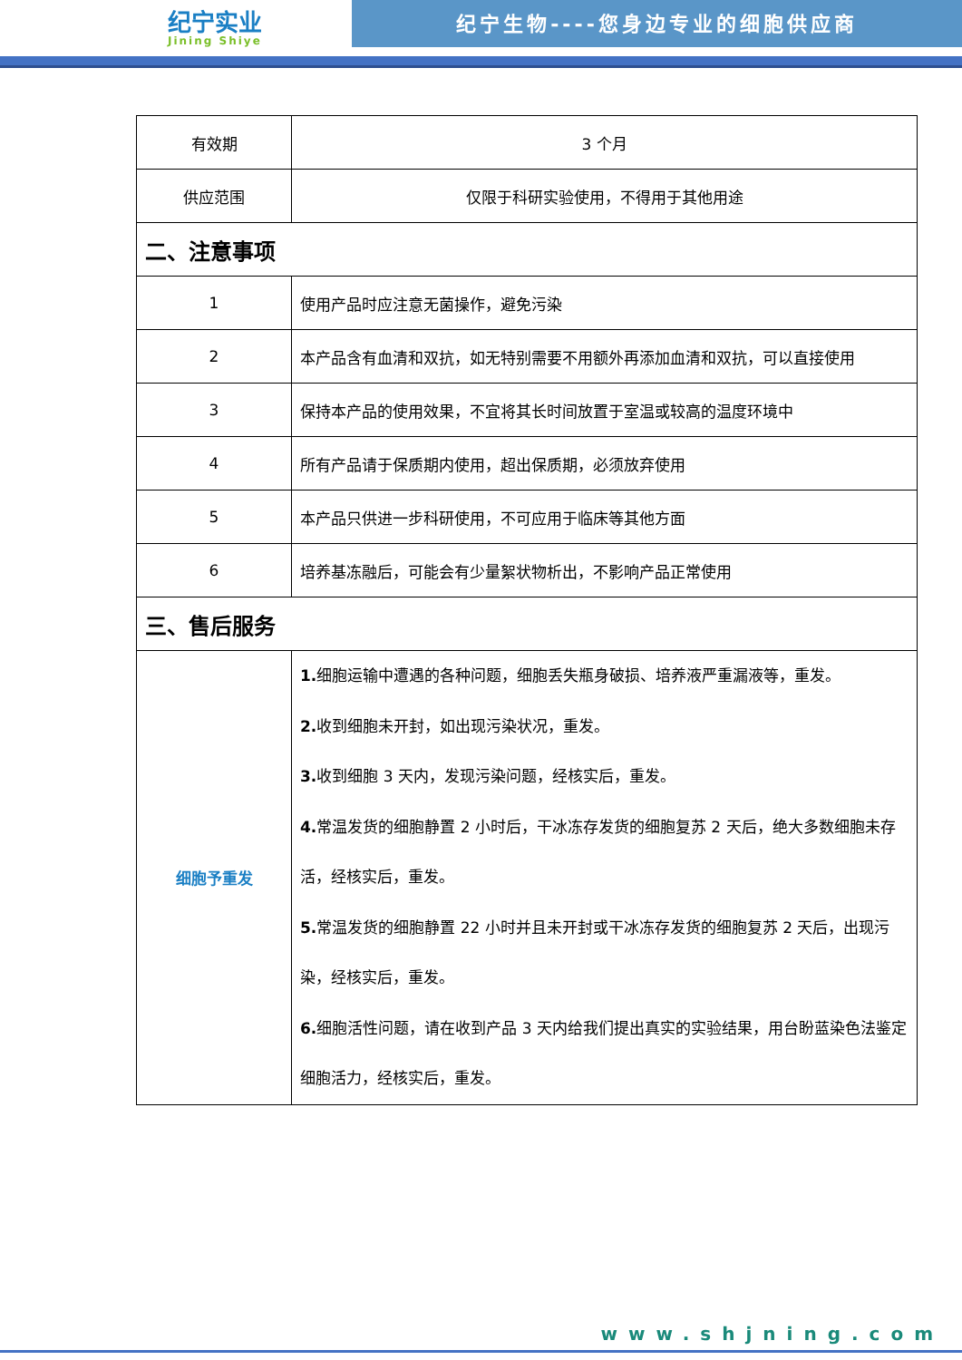纪宁实业
Jining Shiye
纪宁生物----您身边专业的细胞供应商
| 有效期 | 3 个月 |
| 供应范围 | 仅限于科研实验使用，不得用于其他用途 |
| 二、注意事项 | |
| 1 | 使用产品时应注意无菌操作，避免污染 |
| 2 | 本产品含有血清和双抗，如无特别需要不用额外再添加血清和双抗，可以直接使用 |
| 3 | 保持本产品的使用效果，不宜将其长时间放置于室温或较高的温度环境中 |
| 4 | 所有产品请于保质期内使用，超出保质期，必须放弃使用 |
| 5 | 本产品只供进一步科研使用，不可应用于临床等其他方面 |
| 6 | 培养基冻融后，可能会有少量絮状物析出，不影响产品正常使用 |
| 三、售后服务 | |
| 细胞予重发 | 1. 细胞运输中遭遇的各种问题，细胞丢失瓶身破损、培养液严重漏液等，重发。 2. 收到细胞未开封，如出现污染状况，重发。 3. 收到细胞 3 天内，发现污染问题，经核实后，重发。 4. 常温发货的细胞静置 2 小时后，干冰冻存发货的细胞复苏 2 天后，绝大多数细胞未存活，经核实后，重发。 5. 常温发货的细胞静置 22 小时并且未开封或干冰冻存发货的细胞复苏 2 天后，出现污染，经核实后，重发。 6. 细胞活性问题，请在收到产品 3 天内给我们提出真实的实验结果，用台盼蓝染色法鉴定细胞活力，经核实后，重发。 |
www.shjning.com